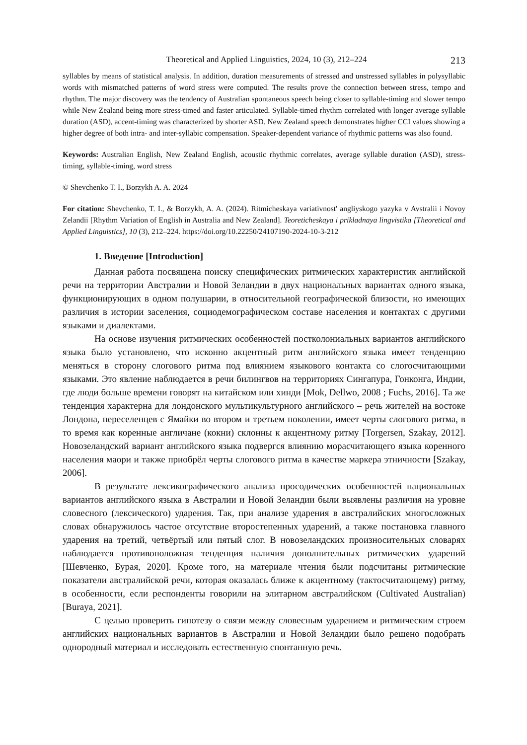Theoretical and Applied Linguistics, 2024, 10 (3), 212–224 213
syllables by means of statistical analysis. In addition, duration measurements of stressed and unstressed syllables in polysyllabic words with mismatched patterns of word stress were computed. The results prove the connection between stress, tempo and rhythm. The major discovery was the tendency of Australian spontaneous speech being closer to syllable-timing and slower tempo while New Zealand being more stress-timed and faster articulated. Syllable-timed rhythm correlated with longer average syllable duration (ASD), accent-timing was characterized by shorter ASD. New Zealand speech demonstrates higher CCI values showing a higher degree of both intra- and inter-syllabic compensation. Speaker-dependent variance of rhythmic patterns was also found.
Keywords: Australian English, New Zealand English, acoustic rhythmic correlates, average syllable duration (ASD), stress-timing, syllable-timing, word stress
© Shevchenko T. I., Borzykh A. A. 2024
For citation: Shevchenko, T. I., & Borzykh, A. A. (2024). Ritmicheskaya variativnost' angliyskogo yazyka v Avstralii i Novoy Zelandii [Rhythm Variation of English in Australia and New Zealand]. Teoreticheskaya i prikladnaya lingvistika [Theoretical and Applied Linguistics], 10 (3), 212–224. https://doi.org/10.22250/24107190-2024-10-3-212
1. Введение [Introduction]
Данная работа посвящена поиску специфических ритмических характеристик английской речи на территории Австралии и Новой Зеландии в двух национальных вариантах одного языка, функционирующих в одном полушарии, в относительной географической близости, но имеющих различия в истории заселения, социодемографическом составе населения и контактах с другими языками и диалектами.
На основе изучения ритмических особенностей постколониальных вариантов английского языка было установлено, что исконно акцентный ритм английского языка имеет тенденцию меняться в сторону слогового ритма под влиянием языкового контакта со слогосчитающими языками. Это явление наблюдается в речи билингвов на территориях Сингапура, Гонконга, Индии, где люди больше времени говорят на китайском или хинди [Mok, Dellwo, 2008 ; Fuchs, 2016]. Та же тенденция характерна для лондонского мультикультурного английского – речь жителей на востоке Лондона, переселенцев с Ямайки во втором и третьем поколении, имеет черты слогового ритма, в то время как коренные англичане (кокни) склонны к акцентному ритму [Torgersen, Szakay, 2012]. Новозеландский вариант английского языка подвергся влиянию морасчитающего языка коренного населения маори и также приобрёл черты слогового ритма в качестве маркера этничности [Szakay, 2006].
В результате лексикографического анализа просодических особенностей национальных вариантов английского языка в Австралии и Новой Зеландии были выявлены различия на уровне словесного (лексического) ударения. Так, при анализе ударения в австралийских многосложных словах обнаружилось частое отсутствие второстепенных ударений, а также постановка главного ударения на третий, четвёртый или пятый слог. В новозеландских произносительных словарях наблюдается противоположная тенденция наличия дополнительных ритмических ударений [Шевченко, Бурая, 2020]. Кроме того, на материале чтения были подсчитаны ритмические показатели австралийской речи, которая оказалась ближе к акцентному (тактосчитающему) ритму, в особенности, если респонденты говорили на элитарном австралийском (Cultivated Australian) [Buraya, 2021].
С целью проверить гипотезу о связи между словесным ударением и ритмическим строем английских национальных вариантов в Австралии и Новой Зеландии было решено подобрать однородный материал и исследовать естественную спонтанную речь.